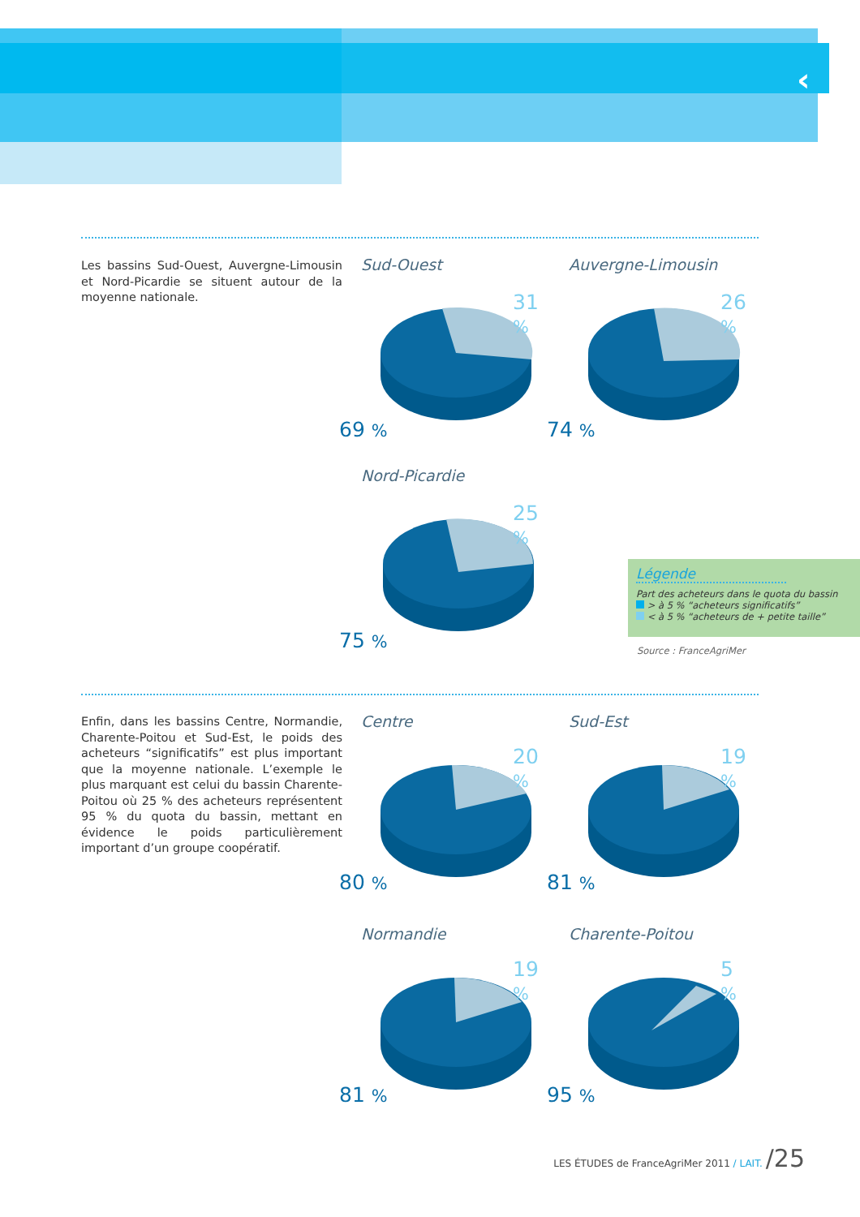‹
Les bassins Sud-Ouest, Auvergne-Limousin et Nord-Picardie se situent autour de la moyenne nationale.
Enfin, dans les bassins Centre, Normandie, Charente-Poitou et Sud-Est, le poids des acheteurs “significatifs” est plus important que la moyenne nationale. L’exemple le plus marquant est celui du bassin Charente-Poitou où 25 % des acheteurs représentent 95 % du quota du bassin, mettant en évidence le poids particulièrement important d’un groupe coopératif.
Sud-Ouest
31 %
69 %
Auvergne-Limousin
26 %
74 %
Nord-Picardie
25 %
75 %
Légende
Part des acheteurs dans le quota du bassin
> à 5 % “acheteurs significatifs”
< à 5 % “acheteurs de + petite taille”
Source : FranceAgriMer
Centre
20 %
80 %
Sud-Est
19 %
81 %
Normandie
19 %
81 %
Charente-Poitou
5 %
95 %
LES ÉTUDES de FranceAgriMer 2011 / LAIT. /25